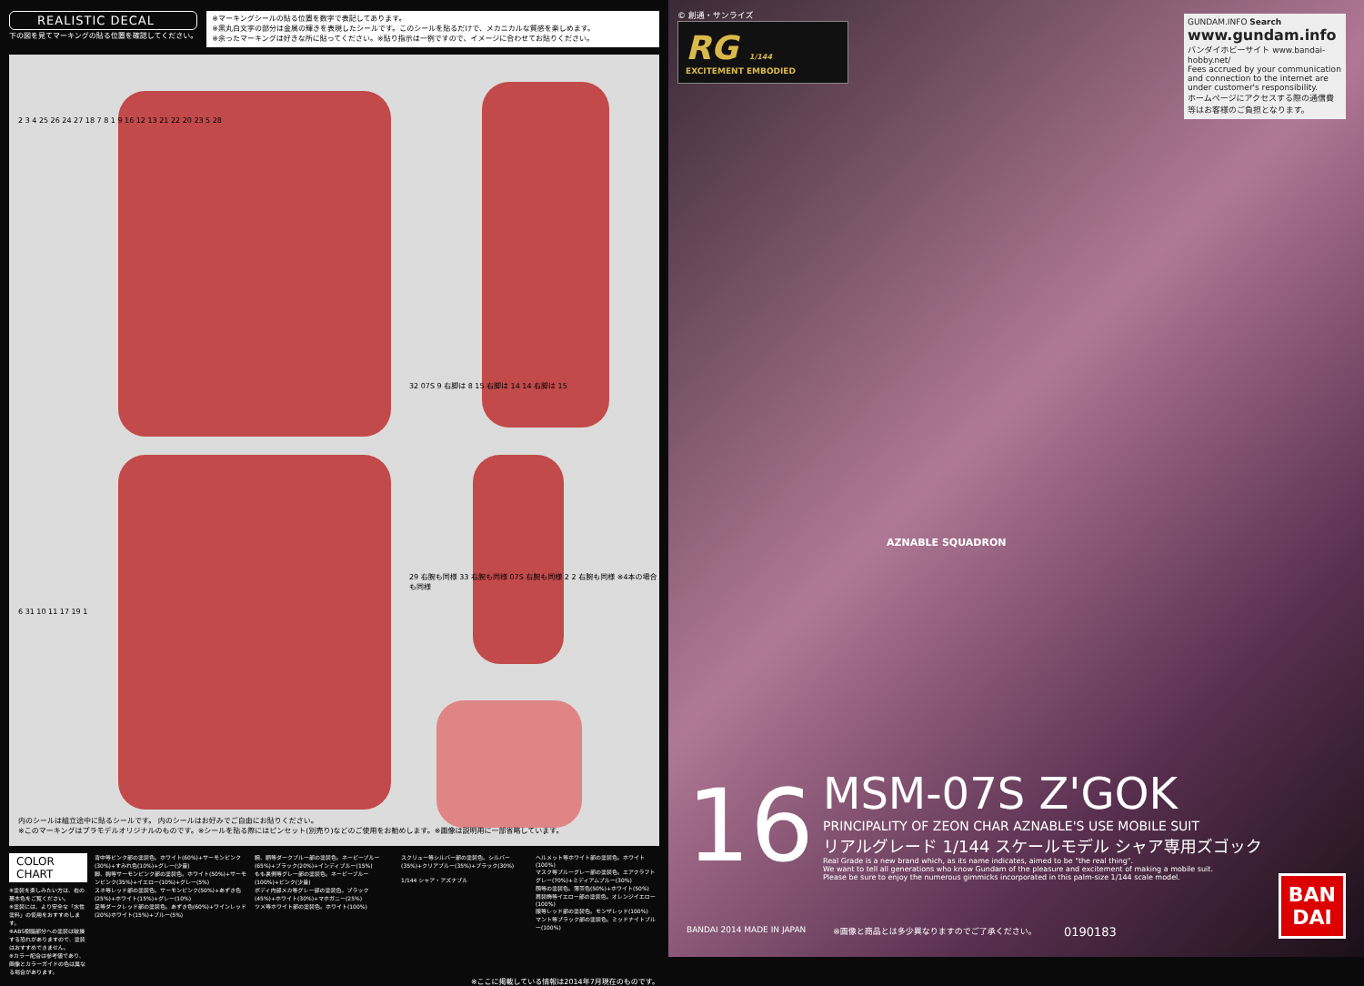REALISTIC DECAL
下の図を見てマーキングの貼る位置を確認してください。
※マーキングシールの貼る位置を数字で表記してあります。
※黒丸白文字の部分は金属の輝きを表現したシールです。このシールを貼るだけで、メカニカルな質感を楽しめます。
※余ったマーキングは好きな所に貼ってください。※貼り指示は一例ですので、イメージに合わせてお貼りください。
2 3 4 25 26 24 27 18 7 8 1 9 16 12 13 21 22 20 23 5 28
32 07S 9 右脚は 8 15 右脚は 14 14 右脚は 15
29 右腕も同様 33 右腕も同様 07S 右腕も同様 2 2 右腕も同様 ※4本の場合も同様
6 31 10 11 17 19 1
内のシールは組立途中に貼るシールです。 内のシールはお好みでご自由にお貼りください。
※このマーキングはプラモデルオリジナルのものです。※シールを貼る際にはピンセット(別売り)などのご使用をお勧めします。※画像は説明用に一部省略しています。
COLOR CHART
※塗装を楽しみたい方は、右の基本色をご覧ください。
※塗装には、より安全な「水性塗料」の使用をおすすめします。
※ABS樹脂部分への塗装は破損する恐れがありますので、塗装はおすすめできません。
※カラー配合は参考値であり、画像とカラーガイドの色は異なる場合があります。
背中等ピンク部の塗装色。ホワイト(60%)+サーモンピンク(30%)+すみれ色(10%)+グレー(少量)
脚、胸等サーモンピンク部の塗装色。ホワイト(50%)+サーモンピンク(35%)+イエロー(10%)+グレー(5%)
スネ等レッド部の塗装色。サーモンピンク(50%)+あずき色(25%)+ホワイト(15%)+グレー(10%)
足等ダークレッド部の塗装色。あずき色(60%)+ワインレッド(20%)ホワイト(15%)+ブルー(5%)
腕、胴等ダークブルー部の塗装色。ネービーブルー(65%)+ブラック(20%)+インディブルー(15%)
もも裏側等グレー部の塗装色。ネービーブルー(100%)+ピンク(少量)
ボディ内部メカ等グレー部の塗装色。ブラック(45%)+ホワイト(30%)+マホガニー(25%)
ツメ等ホワイト部の塗装色。ホワイト(100%)
スクリュー等シルバー部の塗装色。シルバー(35%)+クリアブルー(35%)+ブラック(30%)
1/144 シャア・アズナブル
ヘルメット等ホワイト部の塗装色。ホワイト(100%)
マスク等ブルーグレー部の塗装色。エアクラフトグレー(70%)+ミディアムブルー(30%)
顔等の塗装色。薄茶色(50%)+ホワイト(50%)
肩装飾等イエロー部の塗装色。オレンジイエロー(100%)
服等レッド部の塗装色。モンザレッド(100%)
マント等ブラック部の塗装色。ミッドナイトブルー(100%)
※ここに掲載している情報は2014年7月現在のものです。
© 創通・サンライズ
RG 1/144
EXCITEMENT EMBODIED
GUNDAM.INFO Search
www.gundam.info
バンダイホビーサイト www.bandai-hobby.net/
Fees accrued by your communication and connection to the internet are under customer's responsibility.
ホームページにアクセスする際の通信費等はお客様のご負担となります。
AZNABLE SQUADRON
16
MSM-07S Z'GOK
PRINCIPALITY OF ZEON CHAR AZNABLE'S USE MOBILE SUIT
リアルグレード 1/144 スケールモデル シャア専用ズゴック
Real Grade is a new brand which, as its name indicates, aimed to be "the real thing".
We want to tell all generations who know Gundam of the pleasure and excitement of making a mobile suit.
Please be sure to enjoy the numerous gimmicks incorporated in this palm-size 1/144 scale model.
BANDAI 2014 MADE IN JAPAN ※画像と商品とは多少異なりますのでご了承ください。 0190183
BAN
DAI